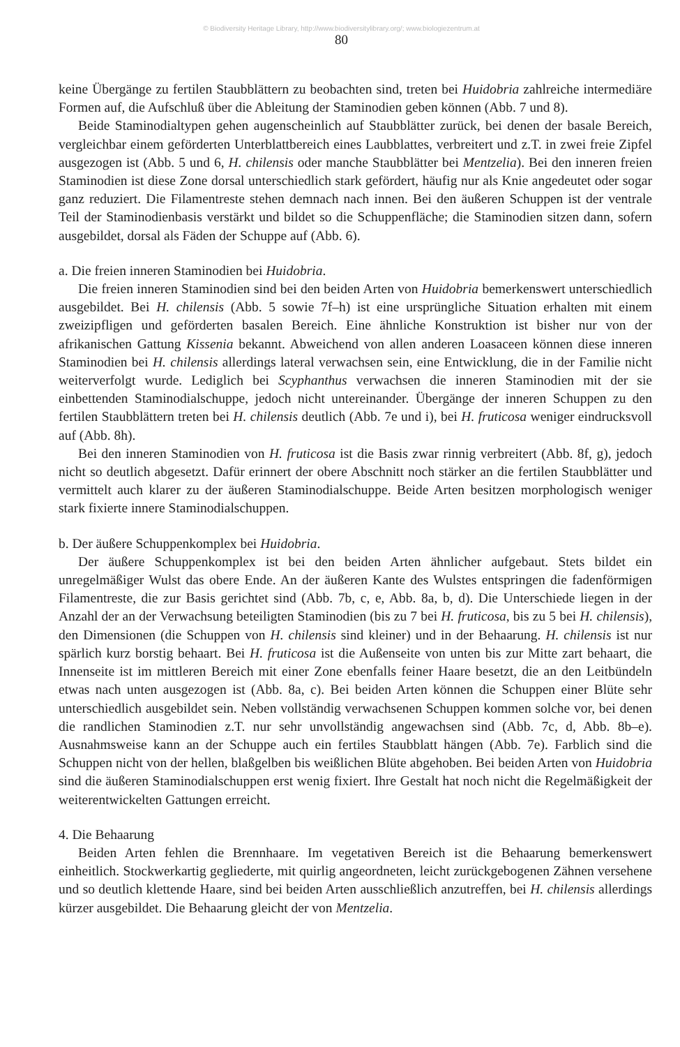© Biodiversity Heritage Library, http://www.biodiversitylibrary.org/; www.biologiezentrum.at
80
keine Übergänge zu fertilen Staubblättern zu beobachten sind, treten bei Huidobria zahlreiche intermediäre Formen auf, die Aufschluß über die Ableitung der Staminodien geben können (Abb. 7 und 8).
Beide Staminodialtypen gehen augenscheinlich auf Staubblätter zurück, bei denen der basale Bereich, vergleichbar einem geförderten Unterblattbereich eines Laubblattes, verbreitert und z.T. in zwei freie Zipfel ausgezogen ist (Abb. 5 und 6, H. chilensis oder manche Staubblätter bei Mentzelia). Bei den inneren freien Staminodien ist diese Zone dorsal unterschiedlich stark gefördert, häufig nur als Knie angedeutet oder sogar ganz reduziert. Die Filamentreste stehen demnach nach innen. Bei den äußeren Schuppen ist der ventrale Teil der Staminodienbasis verstärkt und bildet so die Schuppenfläche; die Staminodien sitzen dann, sofern ausgebildet, dorsal als Fäden der Schuppe auf (Abb. 6).
a. Die freien inneren Staminodien bei Huidobria.
Die freien inneren Staminodien sind bei den beiden Arten von Huidobria bemerkenswert unterschiedlich ausgebildet. Bei H. chilensis (Abb. 5 sowie 7f–h) ist eine ursprüngliche Situation erhalten mit einem zweizipfligen und geförderten basalen Bereich. Eine ähnliche Konstruktion ist bisher nur von der afrikanischen Gattung Kissenia bekannt. Abweichend von allen anderen Loasaceen können diese inneren Staminodien bei H. chilensis allerdings lateral verwachsen sein, eine Entwicklung, die in der Familie nicht weiterverfolgt wurde. Lediglich bei Scyphanthus verwachsen die inneren Staminodien mit der sie einbettenden Staminodialschuppe, jedoch nicht untereinander. Übergänge der inneren Schuppen zu den fertilen Staubblättern treten bei H. chilensis deutlich (Abb. 7e und i), bei H. fruticosa weniger eindrucksvoll auf (Abb. 8h).
Bei den inneren Staminodien von H. fruticosa ist die Basis zwar rinnig verbreitert (Abb. 8f, g), jedoch nicht so deutlich abgesetzt. Dafür erinnert der obere Abschnitt noch stärker an die fertilen Staubblätter und vermittelt auch klarer zu der äußeren Staminodialschuppe. Beide Arten besitzen morphologisch weniger stark fixierte innere Staminodialschuppen.
b. Der äußere Schuppenkomplex bei Huidobria.
Der äußere Schuppenkomplex ist bei den beiden Arten ähnlicher aufgebaut. Stets bildet ein unregelmäßiger Wulst das obere Ende. An der äußeren Kante des Wulstes entspringen die fadenförmigen Filamentreste, die zur Basis gerichtet sind (Abb. 7b, c, e, Abb. 8a, b, d). Die Unterschiede liegen in der Anzahl der an der Verwachsung beteiligten Staminodien (bis zu 7 bei H. fruticosa, bis zu 5 bei H. chilensis), den Dimensionen (die Schuppen von H. chilensis sind kleiner) und in der Behaarung. H. chilensis ist nur spärlich kurz borstig behaart. Bei H. fruticosa ist die Außenseite von unten bis zur Mitte zart behaart, die Innenseite ist im mittleren Bereich mit einer Zone ebenfalls feiner Haare besetzt, die an den Leitbündeln etwas nach unten ausgezogen ist (Abb. 8a, c). Bei beiden Arten können die Schuppen einer Blüte sehr unterschiedlich ausgebildet sein. Neben vollständig verwachsenen Schuppen kommen solche vor, bei denen die randlichen Staminodien z.T. nur sehr unvollständig angewachsen sind (Abb. 7c, d, Abb. 8b–e). Ausnahmsweise kann an der Schuppe auch ein fertiles Staubblatt hängen (Abb. 7e). Farblich sind die Schuppen nicht von der hellen, blaßgelben bis weißlichen Blüte abgehoben. Bei beiden Arten von Huidobria sind die äußeren Staminodialschuppen erst wenig fixiert. Ihre Gestalt hat noch nicht die Regelmäßigkeit der weiterentwickelten Gattungen erreicht.
4. Die Behaarung
Beiden Arten fehlen die Brennhaare. Im vegetativen Bereich ist die Behaarung bemerkenswert einheitlich. Stockwerkartig gegliederte, mit quirlig angeordneten, leicht zurückgebogenen Zähnen versehene und so deutlich klettende Haare, sind bei beiden Arten ausschließlich anzutreffen, bei H. chilensis allerdings kürzer ausgebildet. Die Behaarung gleicht der von Mentzelia.